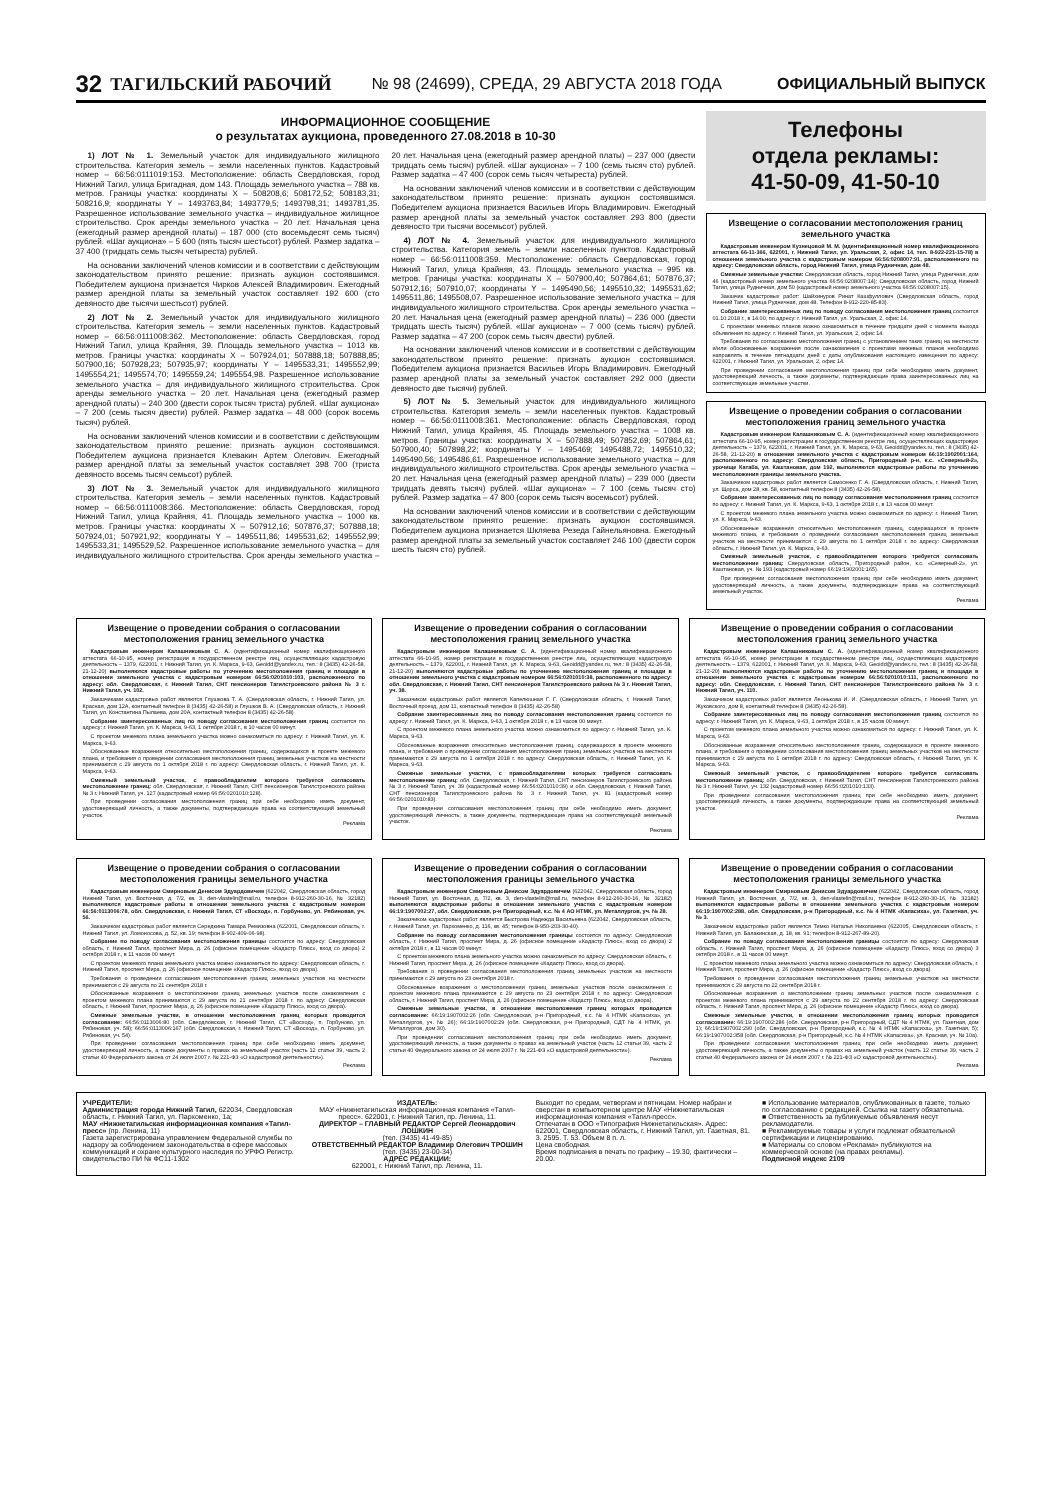32 ТАГИЛЬСКИЙ РАБОЧИЙ № 98 (24699), СРЕДА, 29 АВГУСТА 2018 ГОДА ОФИЦИАЛЬНЫЙ ВЫПУСК
ИНФОРМАЦИОННОЕ СООБЩЕНИЕ
о результатах аукциона, проведенного 27.08.2018 в 10-30
1) ЛОТ № 1. Земельный участок для индивидуального жилищного строительства. Категория земель – земли населенных пунктов. Кадастровый номер – 66:56:0111019:153. Местоположение: область Свердловская, город Нижний Тагил, улица Бригадная, дом 143. Площадь земельного участка – 788 кв. метров. Границы участка: координаты X – 508208,6; 508172,52; 508183,31; 508216,9; координаты Y – 1493763,84; 1493779,5; 1493798,31; 1493781,35. Разрешенное использование земельного участка – индивидуальное жилищное строительство. Срок аренды земельного участка – 20 лет. Начальная цена (ежегодный размер арендной платы) – 187 000 (сто восемьдесят семь тысяч) рублей. «Шаг аукциона» – 5 600 (пять тысяч шестьсот) рублей. Размер задатка – 37 400 (тридцать семь тысяч четыреста) рублей.
На основании заключений членов комиссии и в соответствии с действующим законодательством принято решение: признать аукцион состоявшимся. Победителем аукциона признается Чирков Алексей Владимирович. Ежегодный размер арендной платы за земельный участок составляет 192 600 (сто девяносто две тысячи шестьсот) рублей.
2) ЛОТ № 2. Земельный участок для индивидуального жилищного строительства. Категория земель – земли населенных пунктов. Кадастровый номер – 66:56:0111008:362. Местоположение: область Свердловская, город Нижний Тагил, улица Крайняя, 39. Площадь земельного участка – 1013 кв. метров. Границы участка: координаты X – 507924,01; 507888,18; 507888,85; 507900,16; 507928,23; 507935,97; координаты Y – 1495533,31; 1495552,99; 1495554,21; 1495574,70; 1495559,24; 1495554,98. Разрешенное использование земельного участка – для индивидуального жилищного строительства. Срок аренды земельного участка – 20 лет. Начальная цена (ежегодный размер арендной платы) – 240 300 (двести сорок тысяч триста) рублей. «Шаг аукциона» – 7 200 (семь тысяч двести) рублей. Размер задатка – 48 000 (сорок восемь тысяч) рублей.
На основании заключений членов комиссии и в соответствии с действующим законодательством принято решение: признать аукцион состоявшимся. Победителем аукциона признается Клевакин Артем Олегович. Ежегодный размер арендной платы за земельный участок составляет 398 700 (триста девяносто восемь тысяч семьсот) рублей.
3) ЛОТ № 3. Земельный участок для индивидуального жилищного строительства. Категория земель – земли населенных пунктов. Кадастровый номер – 66:56:0111008:366. Местоположение: область Свердловская, город Нижний Тагил, улица Крайняя, 41. Площадь земельного участка – 1000 кв. метров. Границы участка: координаты X – 507912,16; 507876,37; 507888,18; 507924,01; 507921,92; координаты Y – 1495511,86; 1495531,62; 1495552,99; 1495533,31; 1495529,52. Разрешенное использование земельного участка – для индивидуального жилищного строительства. Срок аренды земельного участка – 20 лет. Начальная цена (ежегодный размер арендной платы) – 237 000 (двести тридцать семь тысяч) рублей. «Шаг аукциона» – 7 100 (семь тысяч сто) рублей. Размер задатка – 47 400 (сорок семь тысяч четыреста) рублей.
На основании заключений членов комиссии и в соответствии с действующим законодательством принято решение: признать аукцион состоявшимся. Победителем аукциона признается Васильев Игорь Владимирович. Ежегодный размер арендной платы за земельный участок составляет 293 800 (двести девяносто три тысячи восемьсот) рублей.
4) ЛОТ № 4. Земельный участок для индивидуального жилищного строительства. Категория земель – земли населенных пунктов. Кадастровый номер – 66:56:0111008:359. Местоположение: область Свердловская, город Нижний Тагил, улица Крайняя, 43. Площадь земельного участка – 995 кв. метров. Границы участка: координаты X – 507900,40; 507864,61; 507876,37; 507912,16; 507910,07; координаты Y – 1495490,56; 1495510,32; 1495531,62; 1495511,86; 1495508,07. Разрешенное использование земельного участка – для индивидуального жилищного строительства. Срок аренды земельного участка – 20 лет. Начальная цена (ежегодный размер арендной платы) – 236 000 (двести тридцать шесть тысяч) рублей. «Шаг аукциона» – 7 000 (семь тысяч) рублей. Размер задатка – 47 200 (сорок семь тысяч двести) рублей.
На основании заключений членов комиссии и в соответствии с действующим законодательством принято решение: признать аукцион состоявшимся. Победителем аукциона признается Васильев Игорь Владимирович. Ежегодный размер арендной платы за земельный участок составляет 292 000 (двести девяносто две тысячи) рублей.
5) ЛОТ № 5. Земельный участок для индивидуального жилищного строительства. Категория земель – земли населенных пунктов. Кадастровый номер – 66:56:0111008:361. Местоположение: область Свердловская, город Нижний Тагил, улица Крайняя, 45. Площадь земельного участка – 1008 кв. метров. Границы участка: координаты X – 507888,49; 507852,69; 507864,61; 507900,40; 507898,22; координаты Y – 1495469; 1495488,72; 1495510,32; 1495490,56; 1495486,61. Разрешенное использование земельного участка – для индивидуального жилищного строительства. Срок аренды земельного участка – 20 лет. Начальная цена (ежегодный размер арендной платы) – 239 000 (двести тридцать девять тысяч) рублей. «Шаг аукциона» – 7 100 (семь тысяч сто) рублей. Размер задатка – 47 800 (сорок семь тысяч восемьсот) рублей.
На основании заключений членов комиссии и в соответствии с действующим законодательством принято решение: признать аукцион состоявшимся. Победителем аукциона признается Шкляева Резеда Гайнельяновна. Ежегодный размер арендной платы за земельный участок составляет 246 100 (двести сорок шесть тысяч сто) рублей.
Телефоны
отдела рекламы:
41-50-09, 41-50-10
Извещение о согласовании местоположения границ земельного участка
Кадастровым инженером Кузнецовой М. М. (идентификационный номер квалификационного аттестата 66-11-366, 622001, г. Нижний Тагил, ул. Уральская, 2, офис 14, тел. 8-922-221-15-78) в отношении земельного участка с кадастровым номером 66:56:0208007:91, расположенного по адресу: Свердловская область, город Нижний Тагил, улица Рудничная, дом 48.
Смежные земельные участки: Свердловская область, город Нижний Тагил, улица Рудничная, дом 46 (кадастровый номер земельного участка 66:56:0208007:14); Свердловская область, город Нижний Тагил, улица Рудничная, дом 50 (кадастровый номер земельного участка 66:56:0208007:15).
Заказчик кадастровых работ: Шайхинуров Ринат Кашфуллович (Свердловская область, город Нижний Тагил, улица Рудничная, дом 48. Телефон 8-912-220-85-83).
Собрание заинтересованных лиц по поводу согласования местоположения границ состоится 01.10.2018 г., в 14.00, по адресу: г. Нижний Тагил, ул. Уральская, 2, офис 14.
С проектами межевых планов можно ознакомиться в течение тридцати дней с момента выхода объявления по адресу: г. Нижний Тагил, ул. Уральская, 2, офис 14.
Требования по согласованию местоположения границ с установлением таких границ на местности и/или обоснованные возражения после ознакомления с проектами межевых планов необходимо направлять в течение пятнадцати дней с даты опубликования настоящего извещения по адресу: 622001, г. Нижний Тагил, ул. Уральская, 2, офис 14.
При проведении согласования местоположения границ при себе необходимо иметь документ, удостоверяющий личность, а также документы, подтверждающие права заинтересованных лиц на соответствующие земельные участки.
Извещение о проведении собрания о согласовании местоположения границ земельного участка
Кадастровым инженером Калашниковым С. А. (идентификационный номер квалификационного аттестата 66-10-95, номер регистрации в государственном реестре лиц, осуществляющих кадастровую деятельность – 1379, 622001, г. Нижний Тагил, ул. К. Маркса, 9-63, Geoidd@yandex.ru, тел.: 8 (3435) 42-26-58, 21-12-20) в отношении земельного участка с кадастровым номером 66:19:1902001:164, расположенного по адресу: Свердловская область, Пригородный р-н, к.с. «Северный-2», урочище Катаба, ул. Каштановая, дом 192, выполняются кадастровые работы по уточнению местоположения границы земельного участка.
Заказчиком кадастровых работ является Самосенко Г. А. (Свердловская область, г. Нижний Тагил, ул. Щорса, дом 28, кв. 58, контактный телефон 8 (3435) 42-26-58).
Собрание заинтересованных лиц по поводу согласования местоположения границ состоится по адресу: г. Нижний Тагил, ул. К. Маркса, 9-63, 1 октября 2018 г., в 13 часов 00 минут.
С проектом межевого плана земельного участка можно ознакомиться по адресу: г. Нижний Тагил, ул. К. Маркса, 9-63.
Обоснованные возражения относительно местоположения границ, содержащихся в проекте межевого плана, и требования о проведении согласования местоположения границ земельных участков на местности принимаются с 29 августа по 1 октября 2018 г. по адресу: Свердловская область, г. Нижний Тагил, ул. К. Маркса, 9-63.
Смежный земельный участок, с правообладателем которого требуется согласовать местоположение границ: Свердловская область, Пригородный район, к.с. «Северный-2», ул. Каштановая, уч. № 193 (кадастровый номер 66:19:1902001:165).
При проведении согласования местоположения границ при себе необходимо иметь документ, удостоверяющий личность, а также документы, подтверждающие права на соответствующий земельный участок.
Реклама
Извещение о проведении собрания о согласовании местоположения границ земельного участка
Кадастровым инженером Калашниковым С. А. (идентификационный номер квалификационного аттестата 66-10-95, номер регистрации в государственном реестре лиц, осуществляющих кадастровую деятельность – 1379, 622001, г. Нижний Тагил, ул. К. Маркса, 9-63, Geoidd@yandex.ru, тел.: 8 (3435) 42-26-58, 21-12-20) выполняются кадастровые работы по уточнению местоположения границ и площади в отношении земельного участка с кадастровым номером 66:56:0201010:103, расположенного по адресу: обл. Свердловская, г. Нижний Тагил, СНТ пенсионеров Тагилстроевского района № 3 г. Нижний Тагил, уч. 102.
Заказчиками кадастровых работ являются Глушкова Т. А. (Свердловская область, г. Нижний Тагил, ул. Красная, дом 12А, контактный телефон 8 (3435) 42-26-58) и Глушков В. А. (Свердловская область, г. Нижний Тагил, ул. Константина Пылаева, дом 20А, контактный телефон 8 (3435) 42-26-58)
Собрание заинтересованных лиц по поводу согласования местоположения границ состоится по адресу: г. Нижний Тагил, ул. К. Маркса, 9-63, 1 октября 2018 г., в 10 часов 00 минут.
С проектом межевого плана земельного участка можно ознакомиться по адресу: г. Нижний Тагил, ул. К. Маркса, 9-63.
Обоснованные возражения относительно местоположения границ, содержащихся в проекте межевого плана, и требования о проведении согласования местоположения границ земельных участков на местности принимаются с 29 августа по 1 октября 2018 г. по адресу: Свердловская область, г. Нижний Тагил, ул. К. Маркса, 9-63.
Смежный земельный участок, с правообладателем которого требуется согласовать местоположение границ: обл. Свердловская, г. Нижний Тагил, СНТ пенсионеров Тагилстроевского района № 3 г. Нижний Тагил, уч. 127 (кадастровый номер 66:56:0201010:128).
При проведении согласования местоположения границ при себе необходимо иметь документ, удостоверяющий личность, а также документы, подтверждающие права на соответствующий земельный участок.
Реклама
Извещение о проведении собрания о согласовании местоположения границ земельного участка
Кадастровым инженером Калашниковым С. А. (идентификационный номер квалификационного аттестата 66-10-95, номер регистрации в государственном реестре лиц, осуществляющих кадастровую деятельность – 1379, 622001, г. Нижний Тагил, ул. К. Маркса, 9-63, Geoidd@yandex.ru, тел.: 8 (3435) 42-26-58, 21-12-20) выполняются кадастровые работы по уточнению местоположения границ и площади в отношении земельного участка с кадастровым номером 66:56:0201010:38, расположенного по адресу: обл. Свердловская, г. Нижний Тагил, СНТ пенсионеров Тагилстроевского района № 3 г. Нижний Тагил, уч. 38.
Заказчиком кадастровых работ является Капелюшная Г. Г. (Свердловская область, г. Нижний Тагил, Восточный проезд, дом 11, контактный телефон 8 (3435) 42-26-58)
Собрание заинтересованных лиц по поводу согласования местоположения границ состоится по адресу: г. Нижний Тагил, ул. К. Маркса, 9-63, 1 октября 2018 г., в 13 часов 00 минут.
С проектом межевого плана земельного участка можно ознакомиться по адресу: г. Нижний Тагил, ул. К. Маркса, 9-63.
Обоснованные возражения относительно местоположения границ, содержащихся в проекте межевого плана, и требования о проведении согласования местоположения границ земельных участков на местности принимаются с 29 августа по 1 октября 2018 г. по адресу: Свердловская область, г. Нижний Тагил, ул. К. Маркса, 9-63.
Смежные земельные участки, с правообладателями которых требуется согласовать местоположение границ: обл. Свердловская, г. Нижний Тагил, СНТ пенсионеров Тагилстроевского района № 3 г. Нижний Тагил, уч. 39 (кадастровый номер 66:56:0201010:39) и обл. Свердловская, г. Нижний Тагил, СНТ пенсионеров Тагилстроевского района № 3 г. Нижний Тагил, уч. 81 (кадастровый номер 66:56:0201010:83).
При проведении согласования местоположения границ при себе необходимо иметь документ, удостоверяющий личность, а также документы, подтверждающие права на соответствующий земельный участок.
Реклама
Извещение о проведении собрания о согласовании местоположения границ земельного участка
Кадастровым инженером Калашниковым С. А. (идентификационный номер квалификационного аттестата 66-10-95, номер регистрации в государственном реестре лиц, осуществляющих кадастровую деятельность – 1379, 622001, г. Нижний Тагил, ул. К. Маркса, 9-63, Geoidd@yandex.ru, тел.: 8 (3435) 42-26-58, 21-12-20) выполняются кадастровые работы по уточнению местоположения границ и площади в отношении земельного участка с кадастровым номером 66:56:0201010:111, расположенного по адресу: обл. Свердловская, г. Нижний Тагил, СНТ пенсионеров Тагилстроевского района № 3 г. Нижний Тагил, уч. 110.
Заказчиком кадастровых работ является Леонькова И. И. (Свердловская область, г. Нижний Тагил, ул. Жуковского, дом 8, контактный телефон 8 (3435) 42-26-58).
Собрание заинтересованных лиц по поводу согласования местоположения границ состоится по адресу: г. Нижний Тагил, ул. К. Маркса, 9-63, 1 октября 2018 г., в 15 часов 00 минут.
С проектом межевого плана земельного участка можно ознакомиться по адресу: г. Нижний Тагил, ул. К. Маркса, 9-63.
Обоснованные возражения относительно местоположения границ, содержащихся в проекте межевого плана, и требования о проведении согласования местоположения границ земельных участков на местности принимаются с 29 августа по 1 октября 2018 г. по адресу: Свердловская область, г. Нижний Тагил, ул. К. Маркса, 9-63.
Смежный земельный участок, с правообладателем которого требуется согласовать местоположение границ: обл. Свердловская, г. Нижний Тагил, СНТ пенсионеров Тагилстроевского района № 3 г. Нижний Тагил, уч. 132 (кадастровый номер 66:56:0201010:133).
При проведении согласования местоположения границ при себе необходимо иметь документ, удостоверяющий личность, а также документы, подтверждающие права на соответствующий земельный участок.
Реклама
Извещение о проведении собрания о согласовании местоположения границы земельного участка
Кадастровым инженером Смирновым Денисом Эдуардовичем (622042, Свердловская область, город Нижний Тагил, ул. Восточная, д. 7/2, кв. 3, den-vlastelin@mail.ru, телефон 8-912-260-30-16, № 32182) выполняются кадастровые работы в отношении земельного участка с кадастровым номером 66:56:0113006:78, обл. Свердловская, г. Нижний Тагил, СТ «Восход», п. Горбуново, ул. Рябиновая, уч. 56.
Заказчиком кадастровых работ является Середкина Тамара Ремизовна (622001, Свердловская область, г. Нижний Тагил, ул. Ломоносова, д. 52, кв. 19; телефон 8-902-409-06-98).
Собрание по поводу согласования местоположения границы состоится по адресу: Свердловская область, г. Нижний Тагил, проспект Мира, д. 26 (офисное помещение «Кадастр Плюс», вход со двора) 2 октября 2018 г., в 11 часов 00 минут.
С проектом межевого плана земельного участка можно ознакомиться по адресу: Свердловская область, г. Нижний Тагил, проспект Мира, д. 26 (офисное помещение «Кадастр Плюс», вход со двора).
Требования о проведении согласования местоположения границ земельных участков на местности принимаются с 29 августа по 21 сентября 2018 г.
Обоснованные возражения о местоположении границ земельных участков после ознакомления с проектом межевого плана принимаются с 29 августа по 21 сентября 2018 г. по адресу: Свердловская область, г. Нижний Тагил, проспект Мира, д. 26 (офисное помещение «Кадастр Плюс», вход со двора).
Смежные земельные участки, в отношении местоположения границ которых проводится согласование: 66:56:0113006:80 (обл. Свердловская, г. Нижний Тагил, СТ «Восход», п. Горбуново, ул. Рябиновая, уч. 58); 66:56:0113006:167 (обл. Свердловская, г. Нижний Тагил, СТ «Восход», п. Горбуново, ул. Рябиновая, уч. 54).
При проведении согласования местоположения границ при себе необходимо иметь документ, удостоверяющий личность, а также документы о правах на земельный участок (часть 12 статьи 39, часть 2 статьи 40 Федерального закона от 24 июля 2007 г. № 221-ФЗ «О кадастровой деятельности»).
Реклама
Извещение о проведении собрания о согласовании местоположения границы земельного участка
Кадастровым инженером Смирновым Денисом Эдуардовичем (622042, Свердловская область, город Нижний Тагил, ул. Восточная, д. 7/2, кв. 3, den-vlastelin@mail.ru, телефон 8-912-260-30-16, № 32182) выполняются кадастровые работы в отношении земельного участка с кадастровым номером 66:19:1907002:27, обл. Свердловская, р-н Пригородный, к.с. № 4 АО НТМК, ул. Металлургов, уч. № 28.
Заказчиком кадастровых работ является Быстрова Надежда Васильевна (622042, Свердловская область, г. Нижний Тагил, ул. Пархоменко, д. 116, кв. 45; телефон 8-950-203-30-40).
Собрание по поводу согласования местоположения границы состоится по адресу: Свердловская область, г. Нижний Тагил, проспект Мира, д. 26 (офисное помещение «Кадастр Плюс», вход со двора) 2 октября 2018 г., в 11 часов 00 минут.
С проектом межевого плана земельного участка можно ознакомиться по адресу: Свердловская область, г. Нижний Тагил, проспект Мира, д. 26 (офисное помещение «Кадастр Плюс», вход со двора).
Требования о проведении согласования местоположения границ земельных участков на местности принимаются с 29 августа по 23 сентября 2018 г.
Обоснованные возражения о местоположении границ земельных участков после ознакомления с проектом межевого плана принимаются с 29 августа по 23 сентября 2018 г. по адресу: Свердловская область, г. Нижний Тагил, проспект Мира, д. 26 (офисное помещение «Кадастр Плюс», вход со двора).
Смежные земельные участки, в отношении местоположения границ которых проводится согласование: 66:19:1907002:26 (обл. Свердловская, р-н Пригородный, к.с. № 4 НТМК «Капасиха», ул. Металлургов, уч. № 26); 66:19:1907002:29 (обл. Свердловская, р-н Пригородный, СДТ № 4 НТМК, ул. Металлургов, дом 30).
При проведении согласования местоположения границ при себе необходимо иметь документ, удостоверяющий личность, а также документы о правах на земельный участок (часть 12 статьи 39, часть 2 статьи 40 Федерального закона от 24 июля 2007 г. № 221-ФЗ «О кадастровой деятельности»).
Реклама
Извещение о проведении собрания о согласовании местоположения границы земельного участка
Кадастровым инженером Смирновым Денисом Эдуардовичем (622042, Свердловская область, город Нижний Тагил, ул. Восточная, д. 7/2, кв. 3, den-vlastelin@mail.ru, телефон 8-912-260-30-16, № 32182) выполняются кадастровые работы в отношении земельного участка с кадастровым номером 66:19:1907002:288, обл. Свердловская, р-н Пригородный, к.с. № 4 НТМК «Капасиха», ул. Газетная, уч. № 3.
Заказчиком кадастровых работ является Тимко Наталья Николаевна (622005, Свердловская область, г. Нижний Тагил, ул. Балакинская, д. 18, кв. 91; телефон 8-912-267-89-20).
Собрание по поводу согласования местоположения границы состоится по адресу: Свердловская область, г. Нижний Тагил, проспект Мира, д. 26 (офисное помещение «Кадастр Плюс», вход со двора) 3 октября 2018 г., в 11 часов 00 минут.
С проектом межевого плана земельного участка можно ознакомиться по адресу: Свердловская область, г. Нижний Тагил, проспект Мира, д. 26 (офисное помещение «Кадастр Плюс», вход со двора).
Требования о проведении согласования местоположения границ земельных участков на местности принимаются с 29 августа по 22 сентября 2018 г.
Обоснованные возражения о местоположении границ земельных участков после ознакомления с проектом межевого плана принимаются с 29 августа по 22 сентября 2018 г. по адресу: Свердловская область, г. Нижний Тагил, проспект Мира, д. 26 (офисное помещение «Кадастр Плюс», вход со двора).
Смежные земельные участки, в отношении местоположения границ которых проводится согласование: 66:19:1907002:286 (обл. Свердловская, р-н Пригородный, СДТ № 4 НТМК, ул. Газетная, дом 1); 66:19:1907002:290 (обл. Свердловская, р-н Пригородный, к.с. № 4 НТМК «Капасиха», ул. Газетная, 5); 66:19:1907002:358 (обл. Свердловская, р-н Пригородный, к.с. № 4 НТМК «Капасиха», ул. Красная, уч. № 10а).
При проведении согласования местоположения границ при себе необходимо иметь документ, удостоверяющий личность, а также документы о правах на земельный участок (часть 12 статьи 39, часть 2 статьи 40 Федерального закона от 24 июля 2007 г. № 221-ФЗ «О кадастровой деятельности»).
Реклама
УЧРЕДИТЕЛИ:
Администрация города Нижний Тагил, 622034, Свердловская область, г. Нижний Тагил, ул. Пархоменко, 1а;
МАУ «Нижнетагильская информационная компания «Тагил-пресс» (пр. Ленина, 11)
Газета зарегистрирована управлением Федеральной службы по надзору за соблюдением законодательства в сфере массовых коммуникаций и охране культурного наследия по УРФО Регистр. свидетельство ПИ № ФС11-1302
ИЗДАТЕЛЬ:
МАУ «Нижнетагильская информационная компания «Тагил-пресс». 622001, г. Нижний Тагил, пр. Ленина, 11.
ДИРЕКТОР – ГЛАВНЫЙ РЕДАКТОР Сергей Леонардович ЛОШКИН
(тел. (3435) 41-49-85)
ОТВЕТСТВЕННЫЙ РЕДАКТОР Владимир Олегович ТРОШИН
(тел. (3435) 23-00-34)
АДРЕС РЕДАКЦИИ:
622001, г. Нижний Тагил, пр. Ленина, 11.
Выходит по средам, четвергам и пятницам. Номер набран и сверстан в компьютерном центре МАУ «Нижнетагильская информационная компания «Тагил-пресс».
Отпечатан в ООО «Типография Нижнетагильская». Адрес: 622001, Свердловская область, г. Нижний Тагил, ул. Газетная, 81.
З. 2595. Т. 53. Объем 8 п. л.
Цена свободная.
Время подписания в печать по графику – 19.30, фактически – 20.00.
■ Использование материалов, опубликованных в газете, только по согласованию с редакцией. Ссылка на газету обязательна.
■ Ответственность за публикуемые объявления несут рекламодатели.
■ Рекламируемые товары и услуги подлежат обязательной сертификации и лицензированию.
■ Материалы со словом «Реклама» публикуются на коммерческой основе (на правах рекламы).
Подписной индекс 2109